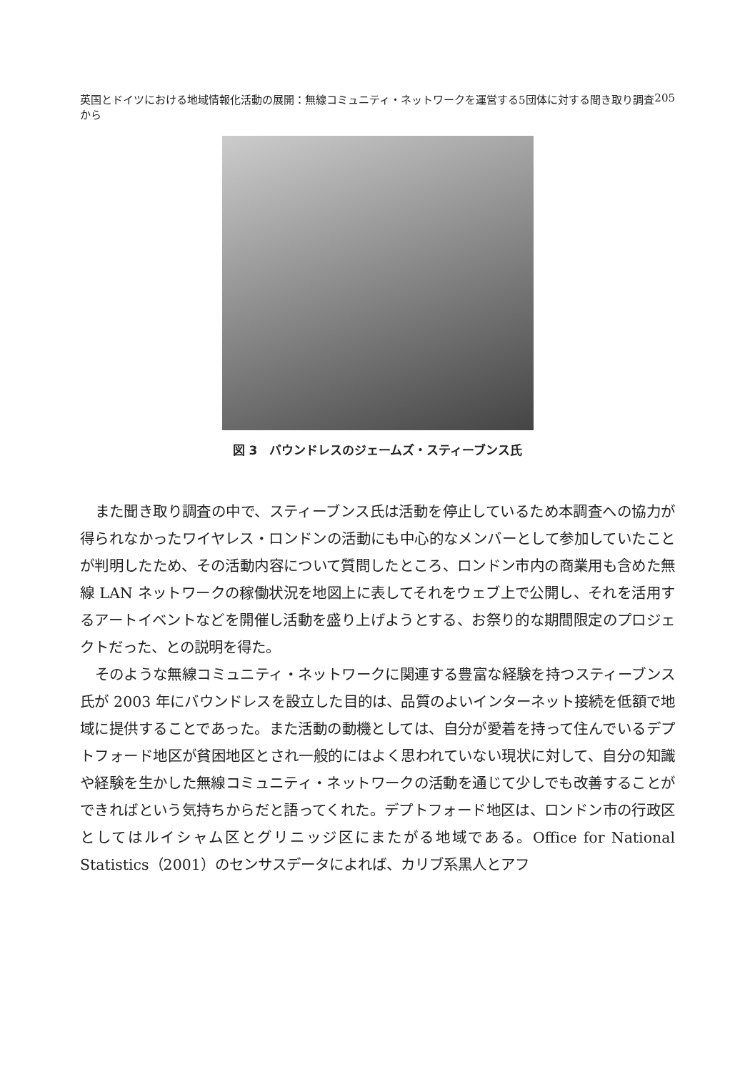英国とドイツにおける地域情報化活動の展開：無線コミュニティ・ネットワークを運営する5団体に対する聞き取り調査から 205
図 3　バウンドレスのジェームズ・スティーブンス氏
また聞き取り調査の中で、スティーブンス氏は活動を停止しているため本調査への協力が得られなかったワイヤレス・ロンドンの活動にも中心的なメンバーとして参加していたことが判明したため、その活動内容について質問したところ、ロンドン市内の商業用も含めた無線 LAN ネットワークの稼働状況を地図上に表してそれをウェブ上で公開し、それを活用するアートイベントなどを開催し活動を盛り上げようとする、お祭り的な期間限定のプロジェクトだった、との説明を得た。
そのような無線コミュニティ・ネットワークに関連する豊富な経験を持つスティーブンス氏が 2003 年にバウンドレスを設立した目的は、品質のよいインターネット接続を低額で地域に提供することであった。また活動の動機としては、自分が愛着を持って住んでいるデプトフォード地区が貧困地区とされ一般的にはよく思われていない現状に対して、自分の知識や経験を生かした無線コミュニティ・ネットワークの活動を通じて少しでも改善することができればという気持ちからだと語ってくれた。デプトフォード地区は、ロンドン市の行政区としてはルイシャム区とグリニッジ区にまたがる地域である。Office for National Statistics（2001）のセンサスデータによれば、カリブ系黒人とアフ